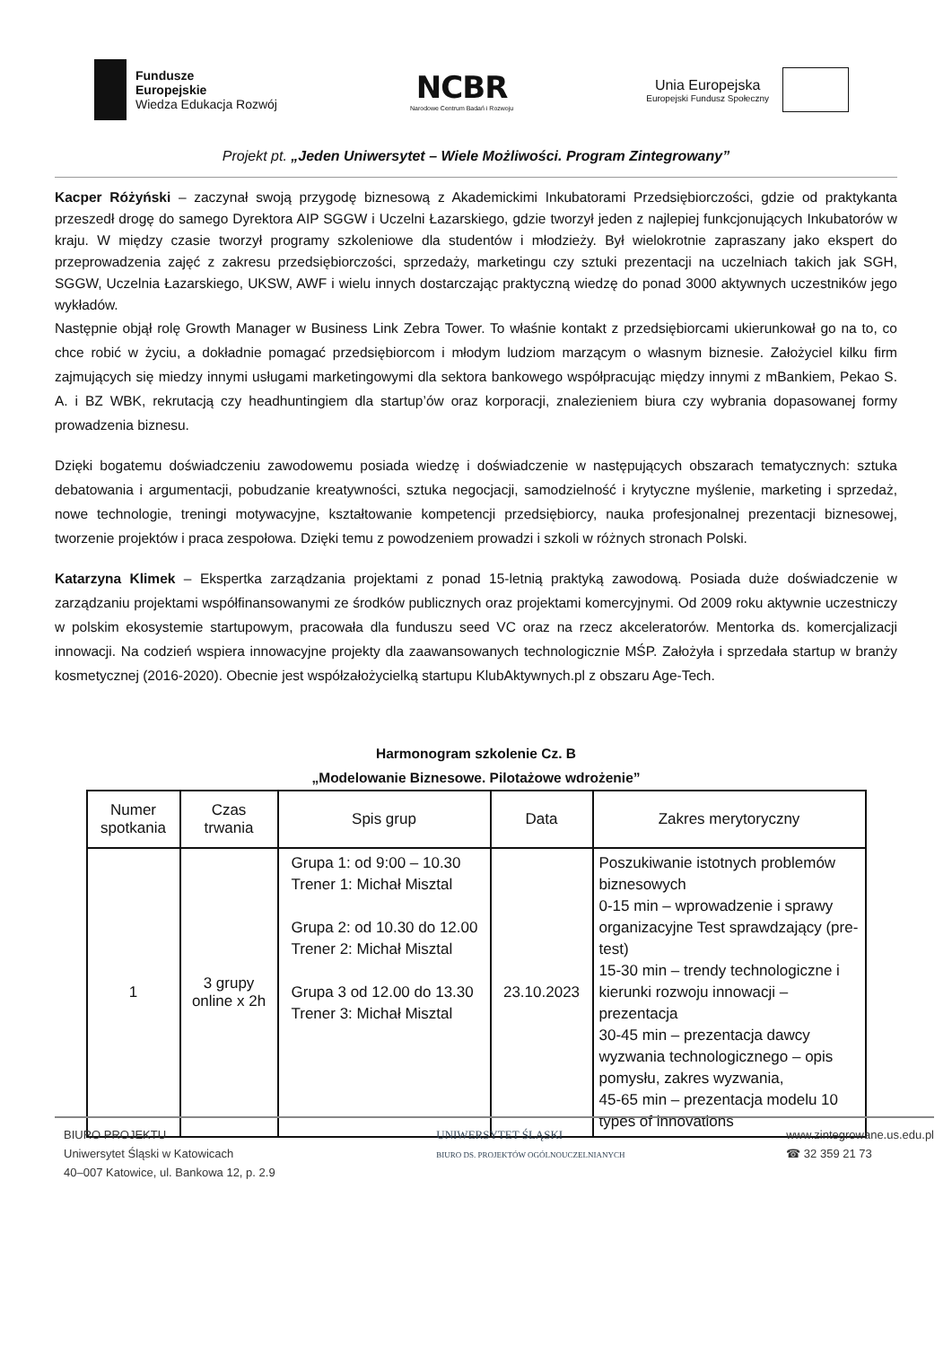Fundusze
Europejskie
Wiedza Edukacja Rozwój
NCBR
Narodowe Centrum Badań i Rozwoju
Unia Europejska
Europejski Fundusz Społeczny
Projekt pt. „Jeden Uniwersytet – Wiele Możliwości. Program Zintegrowany”
Kacper Różyński – zaczynał swoją przygodę biznesową z Akademickimi Inkubatorami Przedsiębiorczości, gdzie od praktykanta przeszedł drogę do samego Dyrektora AIP SGGW i Uczelni Łazarskiego, gdzie tworzył jeden z najlepiej funkcjonujących Inkubatorów w kraju. W między czasie tworzył programy szkoleniowe dla studentów i młodzieży. Był wielokrotnie zapraszany jako ekspert do przeprowadzenia zajęć z zakresu przedsiębiorczości, sprzedaży, marketingu czy sztuki prezentacji na uczelniach takich jak SGH, SGGW, Uczelnia Łazarskiego, UKSW, AWF i wielu innych dostarczając praktyczną wiedzę do ponad 3000 aktywnych uczestników jego wykładów.
Następnie objął rolę Growth Manager w Business Link Zebra Tower. To właśnie kontakt z przedsiębiorcami ukierunkował go na to, co chce robić w życiu, a dokładnie pomagać przedsiębiorcom i młodym ludziom marzącym o własnym biznesie. Założyciel kilku firm zajmujących się miedzy innymi usługami marketingowymi dla sektora bankowego współpracując między innymi z mBankiem, Pekao S. A. i BZ WBK, rekrutacją czy headhuntingiem dla startup’ów oraz korporacji, znalezieniem biura czy wybrania dopasowanej formy prowadzenia biznesu.
Dzięki bogatemu doświadczeniu zawodowemu posiada wiedzę i doświadczenie w następujących obszarach tematycznych: sztuka debatowania i argumentacji, pobudzanie kreatywności, sztuka negocjacji, samodzielność i krytyczne myślenie, marketing i sprzedaż, nowe technologie, treningi motywacyjne, kształtowanie kompetencji przedsiębiorcy, nauka profesjonalnej prezentacji biznesowej, tworzenie projektów i praca zespołowa. Dzięki temu z powodzeniem prowadzi i szkoli w różnych stronach Polski.
Katarzyna Klimek – Ekspertka zarządzania projektami z ponad 15-letnią praktyką zawodową. Posiada duże doświadczenie w zarządzaniu projektami współfinansowanymi ze środków publicznych oraz projektami komercyjnymi. Od 2009 roku aktywnie uczestniczy w polskim ekosystemie startupowym, pracowała dla funduszu seed VC oraz na rzecz akceleratorów. Mentorka ds. komercjalizacji innowacji. Na codzień wspiera innowacyjne projekty dla zaawansowanych technologicznie MŚP. Założyła i sprzedała startup w branży kosmetycznej (2016-2020). Obecnie jest współzałożycielką startupu KlubAktywnych.pl z obszaru Age-Tech.
Harmonogram szkolenie Cz. B
„Modelowanie Biznesowe. Pilotażowe wdrożenie”
| Numer spotkania | Czas trwania | Spis grup | Data | Zakres merytoryczny |
| --- | --- | --- | --- | --- |
| 1 | 3 grupy online x 2h | Grupa 1: od 9:00 – 10.30 Trener 1: Michał Misztal Grupa 2: od 10.30 do 12.00 Trener 2: Michał Misztal Grupa 3 od 12.00 do 13.30 Trener 3: Michał Misztal | 23.10.2023 | Poszukiwanie istotnych problemów biznesowych 0-15 min – wprowadzenie i sprawy organizacyjne Test sprawdzający (pre-test) 15-30 min – trendy technologiczne i kierunki rozwoju innowacji – prezentacja 30-45 min – prezentacja dawcy wyzwania technologicznego – opis pomysłu, zakres wyzwania, 45-65 min – prezentacja modelu 10 types of innovations |
BIURO PROJEKTU
Uniwersytet Śląski w Katowicach
40–007 Katowice, ul. Bankowa 12, p. 2.9
UNIWERSYTET ŚLĄSKI
BIURO DS. PROJEKTÓW OGÓLNOUCZELNIANYCH
www.zintegrowane.us.edu.pl
☎ 32 359 21 73